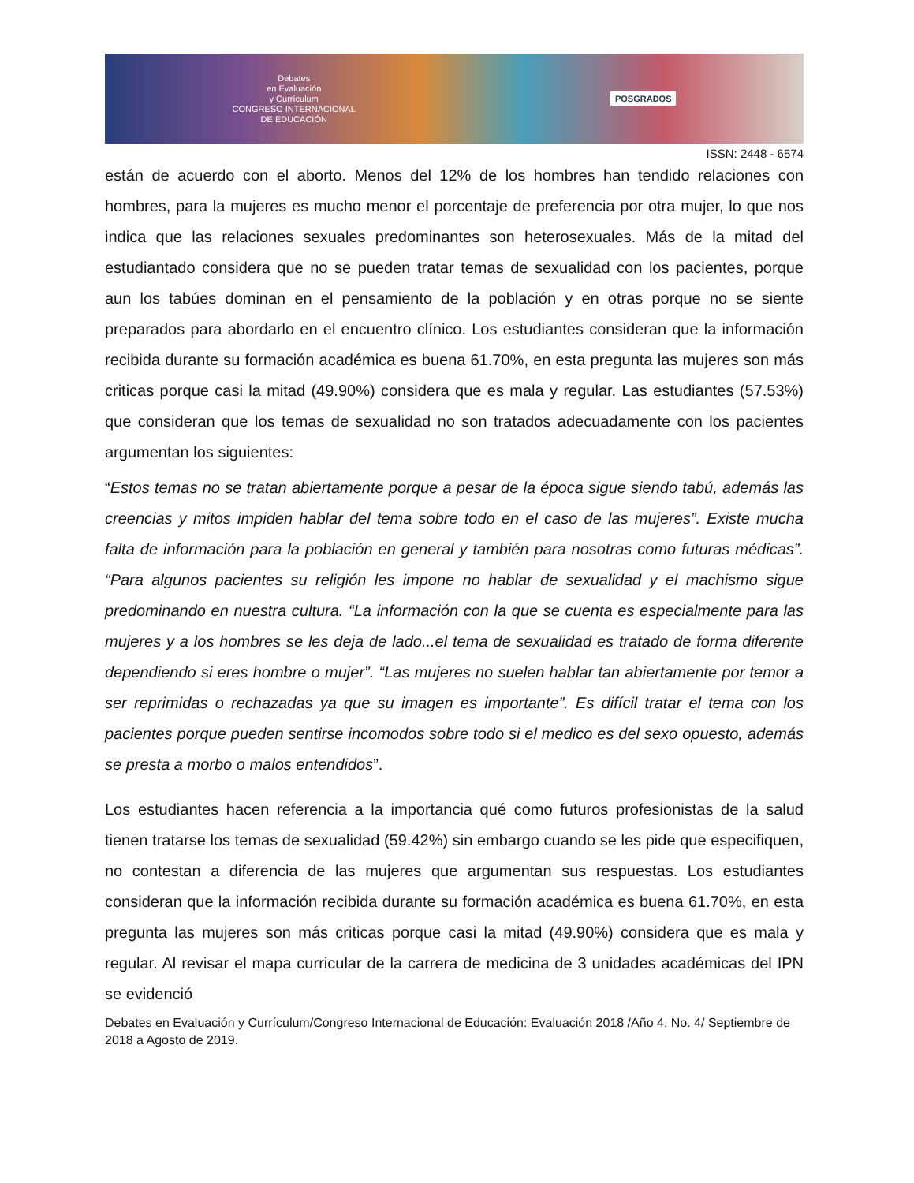Debates
en Evaluación
y Currículum
CONGRESO INTERNACIONAL
DE EDUCACIÓN POSGRADOS
ISSN: 2448 - 6574
están de acuerdo con el aborto. Menos del 12% de los hombres han tendido relaciones con hombres, para la mujeres es mucho menor el porcentaje de preferencia por otra mujer, lo que nos indica que las relaciones sexuales predominantes son heterosexuales. Más de la mitad del estudiantado considera que no se pueden tratar temas de sexualidad con los pacientes, porque aun los tabúes dominan en el pensamiento de la población y en otras porque no se siente preparados para abordarlo en el encuentro clínico. Los estudiantes consideran que la información recibida durante su formación académica es buena 61.70%, en esta pregunta las mujeres son más criticas porque casi la mitad (49.90%) considera que es mala y regular. Las estudiantes (57.53%) que consideran que los temas de sexualidad no son tratados adecuadamente con los pacientes argumentan los siguientes:
“Estos temas no se tratan abiertamente porque a pesar de la época sigue siendo tabú, además las creencias y mitos impiden hablar del tema sobre todo en el caso de las mujeres”. Existe mucha falta de información para la población en general y también para nosotras como futuras médicas”. “Para algunos pacientes su religión les impone no hablar de sexualidad y el machismo sigue predominando en nuestra cultura. “La información con la que se cuenta es especialmente para las mujeres y a los hombres se les deja de lado...el tema de sexualidad es tratado de forma diferente dependiendo si eres hombre o mujer”. “Las mujeres no suelen hablar tan abiertamente por temor a ser reprimidas o rechazadas ya que su imagen es importante”. Es difícil tratar el tema con los pacientes porque pueden sentirse incomodos sobre todo si el medico es del sexo opuesto, además se presta a morbo o malos entendidos”.
Los estudiantes hacen referencia a la importancia qué como futuros profesionistas de la salud tienen tratarse los temas de sexualidad (59.42%) sin embargo cuando se les pide que especifiquen, no contestan a diferencia de las mujeres que argumentan sus respuestas. Los estudiantes consideran que la información recibida durante su formación académica es buena 61.70%, en esta pregunta las mujeres son más criticas porque casi la mitad (49.90%) considera que es mala y regular. Al revisar el mapa curricular de la carrera de medicina de 3 unidades académicas del IPN se evidenció
Debates en Evaluación y Currículum/Congreso Internacional de Educación: Evaluación 2018 /Año 4, No. 4/ Septiembre de 2018 a Agosto de 2019.